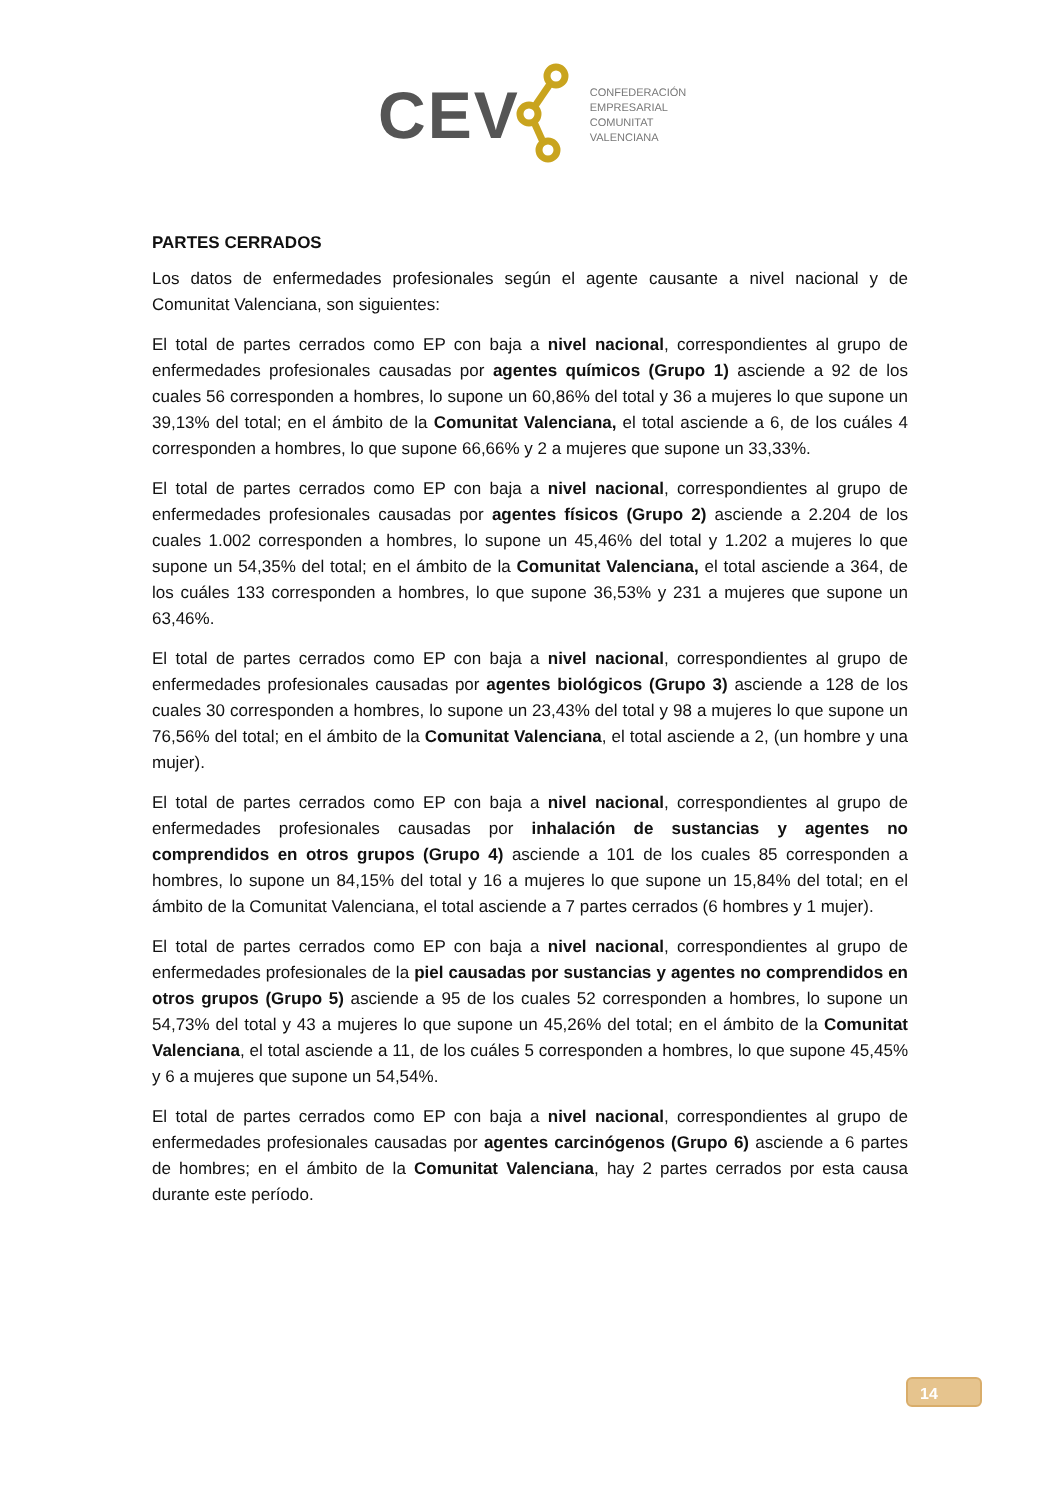CEV
CONFEDERACIÓN
EMPRESARIAL
COMUNITAT
VALENCIANA
PARTES CERRADOS
Los datos de enfermedades profesionales según el agente causante a nivel nacional y de Comunitat Valenciana, son siguientes:
El total de partes cerrados como EP con baja a nivel nacional, correspondientes al grupo de enfermedades profesionales causadas por agentes químicos (Grupo 1) asciende a 92 de los cuales 56 corresponden a hombres, lo supone un 60,86% del total y 36 a mujeres lo que supone un 39,13% del total; en el ámbito de la Comunitat Valenciana, el total asciende a 6, de los cuáles 4 corresponden a hombres, lo que supone 66,66% y 2 a mujeres que supone un 33,33%.
El total de partes cerrados como EP con baja a nivel nacional, correspondientes al grupo de enfermedades profesionales causadas por agentes físicos (Grupo 2) asciende a 2.204 de los cuales 1.002 corresponden a hombres, lo supone un 45,46% del total y 1.202 a mujeres lo que supone un 54,35% del total; en el ámbito de la Comunitat Valenciana, el total asciende a 364, de los cuáles 133 corresponden a hombres, lo que supone 36,53% y 231 a mujeres que supone un 63,46%.
El total de partes cerrados como EP con baja a nivel nacional, correspondientes al grupo de enfermedades profesionales causadas por agentes biológicos (Grupo 3) asciende a 128 de los cuales 30 corresponden a hombres, lo supone un 23,43% del total y 98 a mujeres lo que supone un 76,56% del total; en el ámbito de la Comunitat Valenciana, el total asciende a 2, (un hombre y una mujer).
El total de partes cerrados como EP con baja a nivel nacional, correspondientes al grupo de enfermedades profesionales causadas por inhalación de sustancias y agentes no comprendidos en otros grupos (Grupo 4) asciende a 101 de los cuales 85 corresponden a hombres, lo supone un 84,15% del total y 16 a mujeres lo que supone un 15,84% del total; en el ámbito de la Comunitat Valenciana, el total asciende a 7 partes cerrados (6 hombres y 1 mujer).
El total de partes cerrados como EP con baja a nivel nacional, correspondientes al grupo de enfermedades profesionales de la piel causadas por sustancias y agentes no comprendidos en otros grupos (Grupo 5) asciende a 95 de los cuales 52 corresponden a hombres, lo supone un 54,73% del total y 43 a mujeres lo que supone un 45,26% del total; en el ámbito de la Comunitat Valenciana, el total asciende a 11, de los cuáles 5 corresponden a hombres, lo que supone 45,45% y 6 a mujeres que supone un 54,54%.
El total de partes cerrados como EP con baja a nivel nacional, correspondientes al grupo de enfermedades profesionales causadas por agentes carcinógenos (Grupo 6) asciende a 6 partes de hombres; en el ámbito de la Comunitat Valenciana, hay 2 partes cerrados por esta causa durante este período.
14